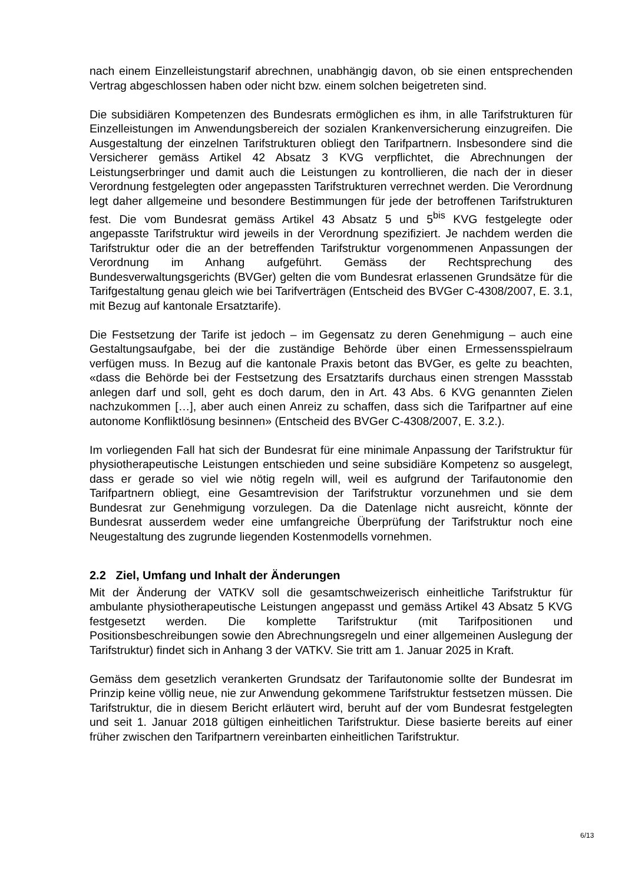nach einem Einzelleistungstarif abrechnen, unabhängig davon, ob sie einen entsprechenden Vertrag abgeschlossen haben oder nicht bzw. einem solchen beigetreten sind.
Die subsidiären Kompetenzen des Bundesrats ermöglichen es ihm, in alle Tarifstrukturen für Einzelleistungen im Anwendungsbereich der sozialen Krankenversicherung einzugreifen. Die Ausgestaltung der einzelnen Tarifstrukturen obliegt den Tarifpartnern. Insbesondere sind die Versicherer gemäss Artikel 42 Absatz 3 KVG verpflichtet, die Abrechnungen der Leistungserbringer und damit auch die Leistungen zu kontrollieren, die nach der in dieser Verordnung festgelegten oder angepassten Tarifstrukturen verrechnet werden. Die Verordnung legt daher allgemeine und besondere Bestimmungen für jede der betroffenen Tarifstrukturen fest. Die vom Bundesrat gemäss Artikel 43 Absatz 5 und 5<sup>bis</sup> KVG festgelegte oder angepasste Tarifstruktur wird jeweils in der Verordnung spezifiziert. Je nachdem werden die Tarifstruktur oder die an der betreffenden Tarifstruktur vorgenommenen Anpassungen der Verordnung im Anhang aufgeführt. Gemäss der Rechtsprechung des Bundesverwaltungsgerichts (BVGer) gelten die vom Bundesrat erlassenen Grundsätze für die Tarifgestaltung genau gleich wie bei Tarifverträgen (Entscheid des BVGer C-4308/2007, E. 3.1, mit Bezug auf kantonale Ersatztarife).
Die Festsetzung der Tarife ist jedoch – im Gegensatz zu deren Genehmigung – auch eine Gestaltungsaufgabe, bei der die zuständige Behörde über einen Ermessensspielraum verfügen muss. In Bezug auf die kantonale Praxis betont das BVGer, es gelte zu beachten, «dass die Behörde bei der Festsetzung des Ersatztarifs durchaus einen strengen Massstab anlegen darf und soll, geht es doch darum, den in Art. 43 Abs. 6 KVG genannten Zielen nachzukommen […], aber auch einen Anreiz zu schaffen, dass sich die Tarifpartner auf eine autonome Konfliktlösung besinnen» (Entscheid des BVGer C-4308/2007, E. 3.2.).
Im vorliegenden Fall hat sich der Bundesrat für eine minimale Anpassung der Tarifstruktur für physiotherapeutische Leistungen entschieden und seine subsidiäre Kompetenz so ausgelegt, dass er gerade so viel wie nötig regeln will, weil es aufgrund der Tarifautonomie den Tarifpartnern obliegt, eine Gesamtrevision der Tarifstruktur vorzunehmen und sie dem Bundesrat zur Genehmigung vorzulegen. Da die Datenlage nicht ausreicht, könnte der Bundesrat ausserdem weder eine umfangreiche Überprüfung der Tarifstruktur noch eine Neugestaltung des zugrunde liegenden Kostenmodells vornehmen.
2.2 Ziel, Umfang und Inhalt der Änderungen
Mit der Änderung der VATKV soll die gesamtschweizerisch einheitliche Tarifstruktur für ambulante physiotherapeutische Leistungen angepasst und gemäss Artikel 43 Absatz 5 KVG festgesetzt werden. Die komplette Tarifstruktur (mit Tarifpositionen und Positionsbeschreibungen sowie den Abrechnungsregeln und einer allgemeinen Auslegung der Tarifstruktur) findet sich in Anhang 3 der VATKV. Sie tritt am 1. Januar 2025 in Kraft.
Gemäss dem gesetzlich verankerten Grundsatz der Tarifautonomie sollte der Bundesrat im Prinzip keine völlig neue, nie zur Anwendung gekommene Tarifstruktur festsetzen müssen. Die Tarifstruktur, die in diesem Bericht erläutert wird, beruht auf der vom Bundesrat festgelegten und seit 1. Januar 2018 gültigen einheitlichen Tarifstruktur. Diese basierte bereits auf einer früher zwischen den Tarifpartnern vereinbarten einheitlichen Tarifstruktur.
6/13